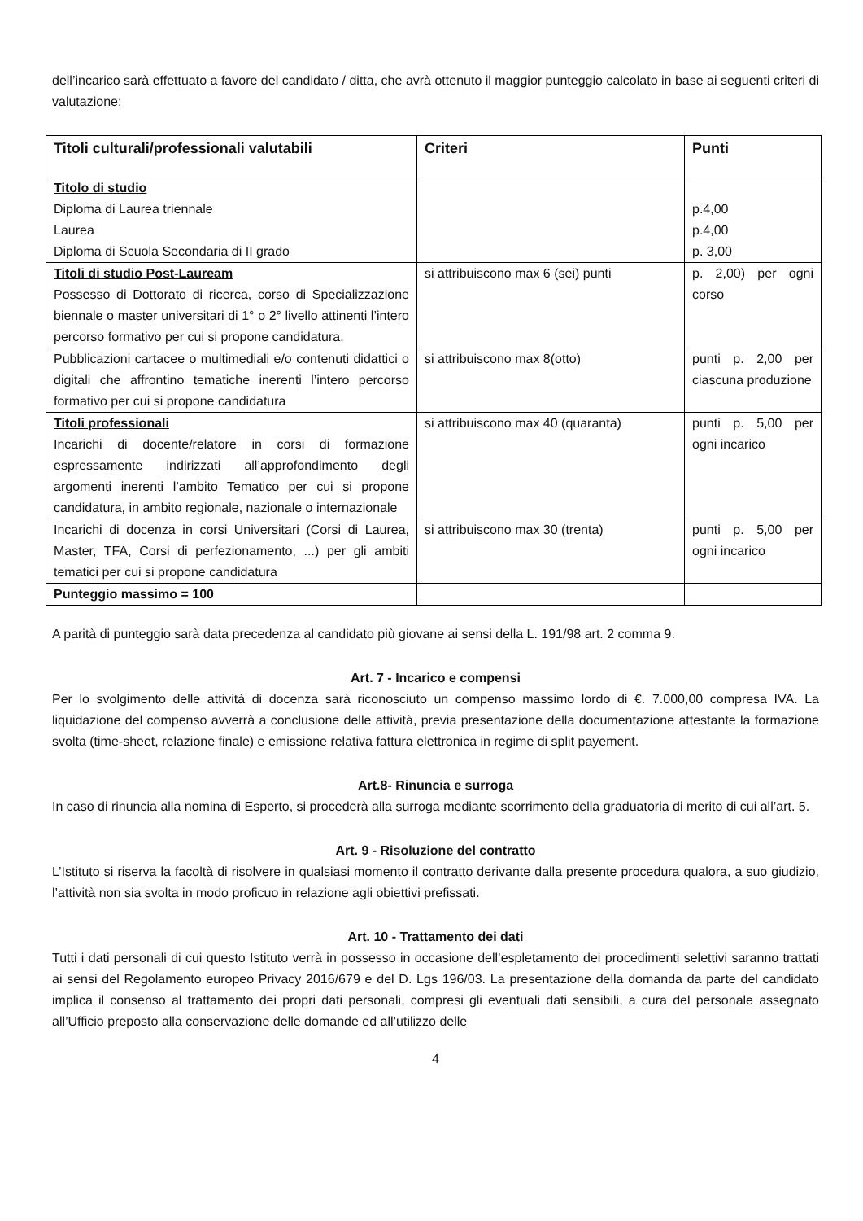dell’incarico sarà effettuato a favore del candidato / ditta, che avrà ottenuto il maggior punteggio calcolato in base ai seguenti criteri di valutazione:
| Titoli culturali/professionali valutabili | Criteri | Punti |
| --- | --- | --- |
| Titolo di studio Diploma di Laurea triennale Laurea Diploma di Scuola Secondaria di II grado | | p.4,00 p.4,00 p. 3,00 |
| Titoli di studio Post-Lauream Possesso di Dottorato di ricerca, corso di Specializzazione biennale o master universitari di 1° o 2° livello attinenti l’intero percorso formativo per cui si propone candidatura. | si attribuiscono max 6 (sei) punti | p. 2,00) per ogni corso |
| Pubblicazioni cartacee o multimediali e/o contenuti didattici o digitali che affrontino tematiche inerenti l’intero percorso formativo per cui si propone candidatura | si attribuiscono max 8(otto) | punti p. 2,00 per ciascuna produzione |
| Titoli professionali Incarichi di docente/relatore in corsi di formazione espressamente indirizzati all’approfondimento degli argomenti inerenti l’ambito Tematico per cui si propone candidatura, in ambito regionale, nazionale o internazionale | si attribuiscono max 40 (quaranta) | punti p. 5,00 per ogni incarico |
| Incarichi di docenza in corsi Universitari (Corsi di Laurea, Master, TFA, Corsi di perfezionamento, ...) per gli ambiti tematici per cui si propone candidatura | si attribuiscono max 30 (trenta) | punti p. 5,00 per ogni incarico |
| Punteggio massimo = 100 | | |
A parità di punteggio sarà data precedenza al candidato più giovane ai sensi della L. 191/98 art. 2 comma 9.
Art. 7 - Incarico e compensi
Per lo svolgimento delle attività di docenza sarà riconosciuto un compenso massimo lordo di €. 7.000,00 compresa IVA. La liquidazione del compenso avverrà a conclusione delle attività, previa presentazione della documentazione attestante la formazione svolta (time-sheet, relazione finale) e emissione relativa fattura elettronica in regime di split payement.
Art.8- Rinuncia e surroga
In caso di rinuncia alla nomina di Esperto, si procederà alla surroga mediante scorrimento della graduatoria di merito di cui all’art. 5.
Art. 9 - Risoluzione del contratto
L’Istituto si riserva la facoltà di risolvere in qualsiasi momento il contratto derivante dalla presente procedura qualora, a suo giudizio, l’attività non sia svolta in modo proficuo in relazione agli obiettivi prefissati.
Art. 10 - Trattamento dei dati
Tutti i dati personali di cui questo Istituto verrà in possesso in occasione dell’espletamento dei procedimenti selettivi saranno trattati ai sensi del Regolamento europeo Privacy 2016/679 e del D. Lgs 196/03. La presentazione della domanda da parte del candidato implica il consenso al trattamento dei propri dati personali, compresi gli eventuali dati sensibili, a cura del personale assegnato all’Ufficio preposto alla conservazione delle domande ed all’utilizzo delle
4